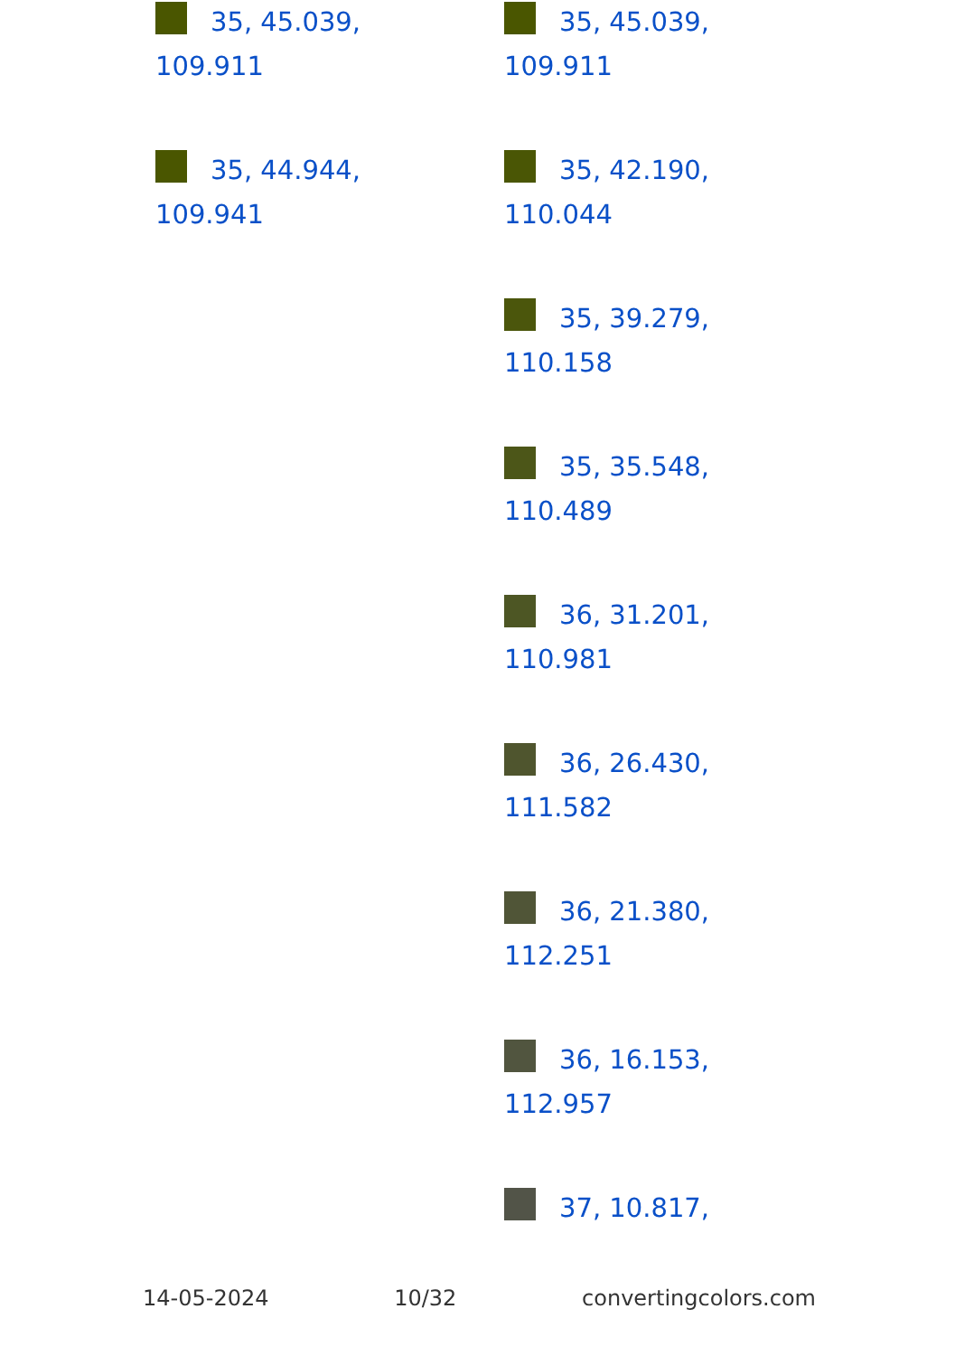35, 45.039, 109.911
35, 44.944, 109.941
35, 45.039, 109.911
35, 42.190, 110.044
35, 39.279, 110.158
35, 35.548, 110.489
36, 31.201, 110.981
36, 26.430, 111.582
36, 21.380, 112.251
36, 16.153, 112.957
37, 10.817,
14-05-2024 10/32 convertingcolors.com